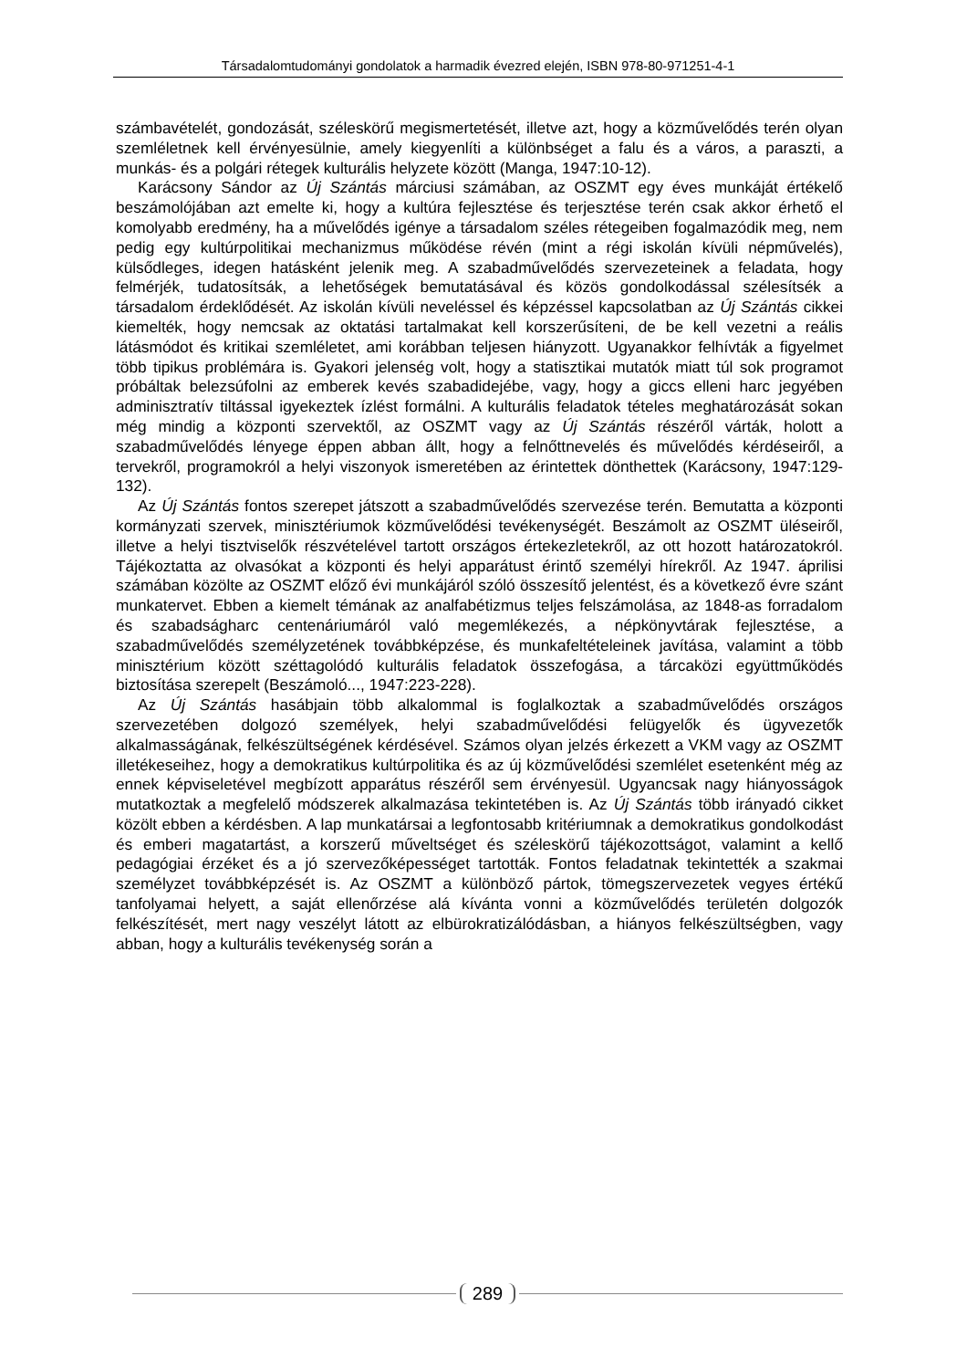Társadalomtudományi gondolatok a harmadik évezred elején, ISBN 978-80-971251-4-1
számbavételét, gondozását, széleskörű megismertetését, illetve azt, hogy a közművelődés terén olyan szemléletnek kell érvényesülnie, amely kiegyenlíti a különbséget a falu és a város, a paraszti, a munkás- és a polgári rétegek kulturális helyzete között (Manga, 1947:10-12).
Karácsony Sándor az Új Szántás márciusi számában, az OSZMT egy éves munkáját értékelő beszámolójában azt emelte ki, hogy a kultúra fejlesztése és terjesztése terén csak akkor érhető el komolyabb eredmény, ha a művelődés igénye a társadalom széles rétegeiben fogalmazódik meg, nem pedig egy kultúrpolitikai mechanizmus működése révén (mint a régi iskolán kívüli népművelés), külsődleges, idegen hatásként jelenik meg. A szabadművelődés szervezeteinek a feladata, hogy felmérjék, tudatosítsák, a lehetőségek bemutatásával és közös gondolkodással szélesítsék a társadalom érdeklődését. Az iskolán kívüli neveléssel és képzéssel kapcsolatban az Új Szántás cikkei kiemelték, hogy nemcsak az oktatási tartalmakat kell korszerűsíteni, de be kell vezetni a reális látásmódot és kritikai szemléletet, ami korábban teljesen hiányzott. Ugyanakkor felhívták a figyelmet több tipikus problémára is. Gyakori jelenség volt, hogy a statisztikai mutatók miatt túl sok programot próbáltak belezsúfolni az emberek kevés szabadidejébe, vagy, hogy a giccs elleni harc jegyében adminisztratív tiltással igyekeztek ízlést formálni. A kulturális feladatok tételes meghatározását sokan még mindig a központi szervektől, az OSZMT vagy az Új Szántás részéről várták, holott a szabadművelődés lényege éppen abban állt, hogy a felnőttnevelés és művelődés kérdéseiről, a tervekről, programokról a helyi viszonyok ismeretében az érintettek dönthettek (Karácsony, 1947:129-132).
Az Új Szántás fontos szerepet játszott a szabadművelődés szervezése terén. Bemutatta a központi kormányzati szervek, minisztériumok közművelődési tevékenységét. Beszámolt az OSZMT üléseiről, illetve a helyi tisztviselők részvételével tartott országos értekezletekről, az ott hozott határozatokról. Tájékoztatta az olvasókat a központi és helyi apparátust érintő személyi hírekről. Az 1947. áprilisi számában közölte az OSZMT előző évi munkájáról szóló összesítő jelentést, és a következő évre szánt munkatervet. Ebben a kiemelt témának az analfabétizmus teljes felszámolása, az 1848-as forradalom és szabadságharc centenáriumáról való megemlékezés, a népkönyvtárak fejlesztése, a szabadművelődés személyzetének továbbképzése, és munkafeltételeinek javítása, valamint a több minisztérium között széttagolódó kulturális feladatok összefogása, a tárcaközi együttműködés biztosítása szerepelt (Beszámoló..., 1947:223-228).
Az Új Szántás hasábjain több alkalommal is foglalkoztak a szabadművelődés országos szervezetében dolgozó személyek, helyi szabadművelődési felügyelők és ügyvezetők alkalmasságának, felkészültségének kérdésével. Számos olyan jelzés érkezett a VKM vagy az OSZMT illetékeseihez, hogy a demokratikus kultúrpolitika és az új közművelődési szemlélet esetenként még az ennek képviseletével megbízott apparátus részéről sem érvényesül. Ugyancsak nagy hiányosságok mutatkoztak a megfelelő módszerek alkalmazása tekintetében is. Az Új Szántás több irányadó cikket közölt ebben a kérdésben. A lap munkatársai a legfontosabb kritériumnak a demokratikus gondolkodást és emberi magatartást, a korszerű műveltséget és széleskörű tájékozottságot, valamint a kellő pedagógiai érzéket és a jó szervezőképességet tartották. Fontos feladatnak tekintették a szakmai személyzet továbbképzését is. Az OSZMT a különböző pártok, tömegszervezetek vegyes értékű tanfolyamai helyett, a saját ellenőrzése alá kívánta vonni a közművelődés területén dolgozók felkészítését, mert nagy veszélyt látott az elbürokratizálódásban, a hiányos felkészültségben, vagy abban, hogy a kulturális tevékenység során a
289